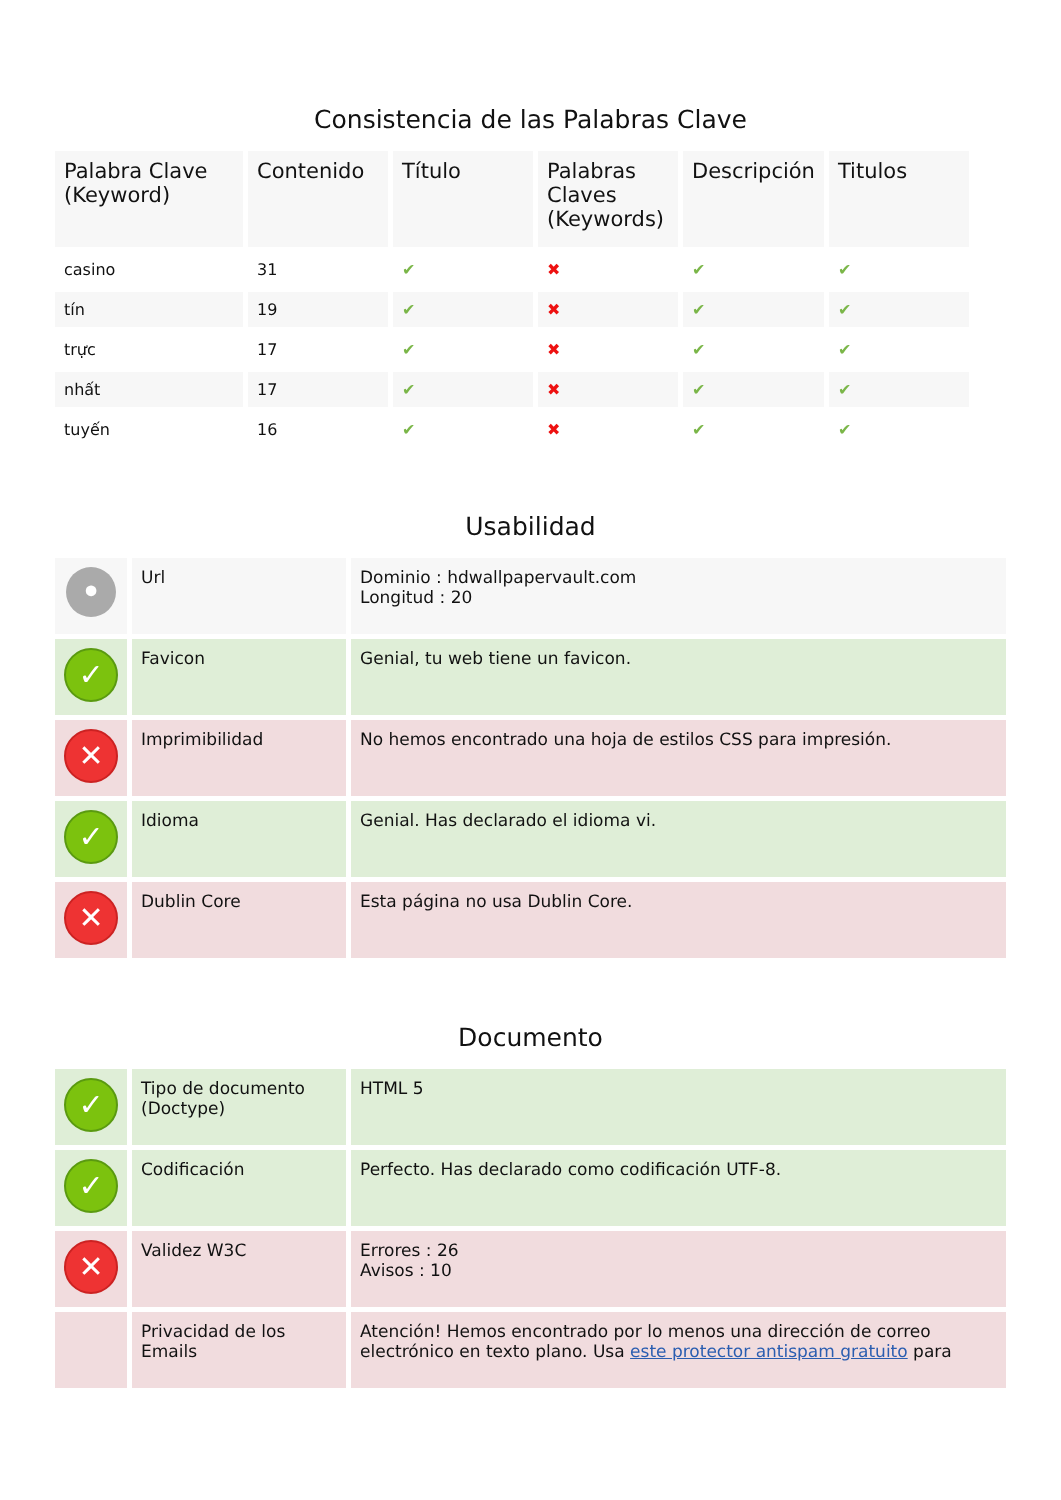Consistencia de las Palabras Clave
| Palabra Clave (Keyword) | Contenido | Título | Palabras Claves (Keywords) | Descripción | Titulos |
| --- | --- | --- | --- | --- | --- |
| casino | 31 | ✔ | ✖ | ✔ | ✔ |
| tín | 19 | ✔ | ✖ | ✔ | ✔ |
| trực | 17 | ✔ | ✖ | ✔ | ✔ |
| nhất | 17 | ✔ | ✖ | ✔ | ✔ |
| tuyến | 16 | ✔ | ✖ | ✔ | ✔ |
Usabilidad
| • | Url | Dominio : hdwallpapervault.com Longitud : 20 |
| ✓ | Favicon | Genial, tu web tiene un favicon. |
| ✕ | Imprimibilidad | No hemos encontrado una hoja de estilos CSS para impresión. |
| ✓ | Idioma | Genial. Has declarado el idioma vi. |
| ✕ | Dublin Core | Esta página no usa Dublin Core. |
Documento
| ✓ | Tipo de documento (Doctype) | HTML 5 |
| ✓ | Codificación | Perfecto. Has declarado como codificación UTF-8. |
| ✕ | Validez W3C | Errores : 26 Avisos : 10 |
| | Privacidad de los Emails | Atención! Hemos encontrado por lo menos una dirección de correo electrónico en texto plano. Usa este protector antispam gratuito para |